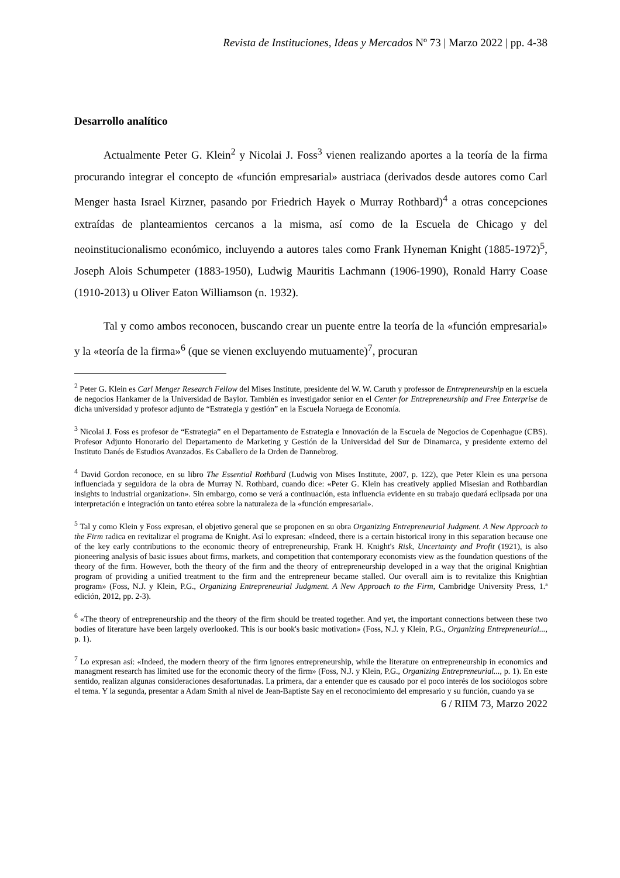Revista de Instituciones, Ideas y Mercados Nº 73 | Marzo 2022 | pp. 4-38
Desarrollo analítico
Actualmente Peter G. Klein<sup>2</sup> y Nicolai J. Foss<sup>3</sup> vienen realizando aportes a la teoría de la firma procurando integrar el concepto de «función empresarial» austriaca (derivados desde autores como Carl Menger hasta Israel Kirzner, pasando por Friedrich Hayek o Murray Rothbard)<sup>4</sup> a otras concepciones extraídas de planteamientos cercanos a la misma, así como de la Escuela de Chicago y del neoinstitucionalismo económico, incluyendo a autores tales como Frank Hyneman Knight (1885-1972)<sup>5</sup>, Joseph Alois Schumpeter (1883-1950), Ludwig Mauritis Lachmann (1906-1990), Ronald Harry Coase (1910-2013) u Oliver Eaton Williamson (n. 1932).
Tal y como ambos reconocen, buscando crear un puente entre la teoría de la «función empresarial» y la «teoría de la firma»<sup>6</sup> (que se vienen excluyendo mutuamente)<sup>7</sup>, procuran
<sup>2</sup> Peter G. Klein es Carl Menger Research Fellow del Mises Institute, presidente del W. W. Caruth y professor de Entrepreneurship en la escuela de negocios Hankamer de la Universidad de Baylor. También es investigador senior en el Center for Entrepreneurship and Free Enterprise de dicha universidad y profesor adjunto de “Estrategia y gestión” en la Escuela Noruega de Economía.
<sup>3</sup> Nicolai J. Foss es profesor de “Estrategia” en el Departamento de Estrategia e Innovación de la Escuela de Negocios de Copenhague (CBS). Profesor Adjunto Honorario del Departamento de Marketing y Gestión de la Universidad del Sur de Dinamarca, y presidente externo del Instituto Danés de Estudios Avanzados. Es Caballero de la Orden de Dannebrog.
<sup>4</sup> David Gordon reconoce, en su libro The Essential Rothbard (Ludwig von Mises Institute, 2007, p. 122), que Peter Klein es una persona influenciada y seguidora de la obra de Murray N. Rothbard, cuando dice: «Peter G. Klein has creatively applied Misesian and Rothbardian insights to industrial organization». Sin embargo, como se verá a continuación, esta influencia evidente en su trabajo quedará eclipsada por una interpretación e integración un tanto etérea sobre la naturaleza de la «función empresarial».
<sup>5</sup> Tal y como Klein y Foss expresan, el objetivo general que se proponen en su obra Organizing Entrepreneurial Judgment. A New Approach to the Firm radica en revitalizar el programa de Knight. Así lo expresan: «Indeed, there is a certain historical irony in this separation because one of the key early contributions to the economic theory of entrepreneurship, Frank H. Knight's Risk, Uncertainty and Profit (1921), is also pioneering analysis of basic issues about firms, markets, and competition that contemporary economists view as the foundation questions of the theory of the firm. However, both the theory of the firm and the theory of entrepreneurship developed in a way that the original Knightian program of providing a unified treatment to the firm and the entrepreneur became stalled. Our overall aim is to revitalize this Knightian program» (Foss, N.J. y Klein, P.G., Organizing Entrepreneurial Judgment. A New Approach to the Firm, Cambridge University Press, 1.ª edición, 2012, pp. 2-3).
<sup>6</sup> «The theory of entrepreneurship and the theory of the firm should be treated together. And yet, the important connections between these two bodies of literature have been largely overlooked. This is our book's basic motivation» (Foss, N.J. y Klein, P.G., Organizing Entrepreneurial..., p. 1).
<sup>7</sup> Lo expresan así: «Indeed, the modern theory of the firm ignores entrepreneurship, while the literature on entrepreneurship in economics and managment research has limited use for the economic theory of the firm» (Foss, N.J. y Klein, P.G., Organizing Entrepreneurial..., p. 1). En este sentido, realizan algunas consideraciones desafortunadas. La primera, dar a entender que es causado por el poco interés de los sociólogos sobre el tema. Y la segunda, presentar a Adam Smith al nivel de Jean-Baptiste Say en el reconocimiento del empresario y su función, cuando ya se
6 / RIIM 73, Marzo 2022